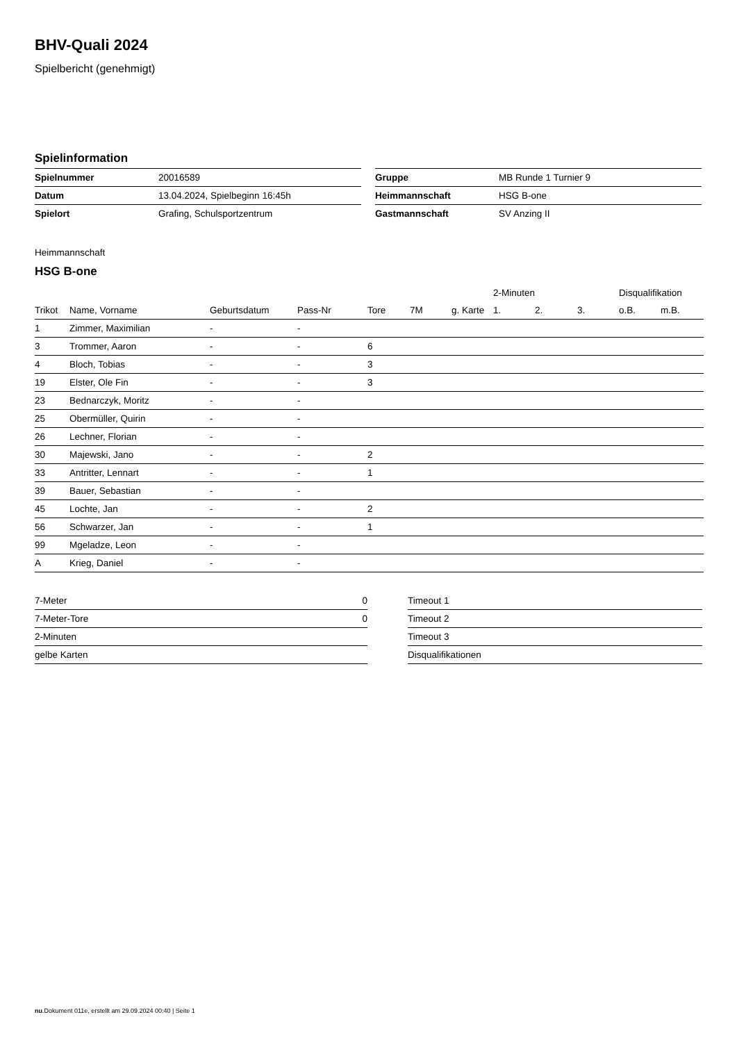BHV-Quali 2024
Spielbericht (genehmigt)
Spielinformation
| Spielnummer | 20016589 |
| Datum | 13.04.2024, Spielbeginn 16:45h |
| Spielort | Grafing, Schulsportzentrum |
| Gruppe | MB Runde 1 Turnier 9 |
| Heimmannschaft | HSG B-one |
| Gastmannschaft | SV Anzing II |
Heimmannschaft
HSG B-one
| | | | | | | | 2-Minuten | | | Disqualifikation | |
| --- | --- | --- | --- | --- | --- | --- | --- | --- | --- | --- | --- |
| Trikot | Name, Vorname | Geburtsdatum | Pass-Nr | Tore | 7M | g. Karte | 1. | 2. | 3. | o.B. | m.B. |
| 1 | Zimmer, Maximilian | - | - | | | | | | | | |
| 3 | Trommer, Aaron | - | - | 6 | | | | | | | |
| 4 | Bloch, Tobias | - | - | 3 | | | | | | | |
| 19 | Elster, Ole Fin | - | - | 3 | | | | | | | |
| 23 | Bednarczyk, Moritz | - | - | | | | | | | | |
| 25 | Obermüller, Quirin | - | - | | | | | | | | |
| 26 | Lechner, Florian | - | - | | | | | | | | |
| 30 | Majewski, Jano | - | - | 2 | | | | | | | |
| 33 | Antritter, Lennart | - | - | 1 | | | | | | | |
| 39 | Bauer, Sebastian | - | - | | | | | | | | |
| 45 | Lochte, Jan | - | - | 2 | | | | | | | |
| 56 | Schwarzer, Jan | - | - | 1 | | | | | | | |
| 99 | Mgeladze, Leon | - | - | | | | | | | | |
| A | Krieg, Daniel | - | - | | | | | | | | |
| 7-Meter | 0 |
| 7-Meter-Tore | 0 |
| 2-Minuten | |
| gelbe Karten | |
| Timeout 1 |
| Timeout 2 |
| Timeout 3 |
| Disqualifikationen |
nu.Dokument 011e, erstellt am 29.09.2024 00:40 | Seite 1